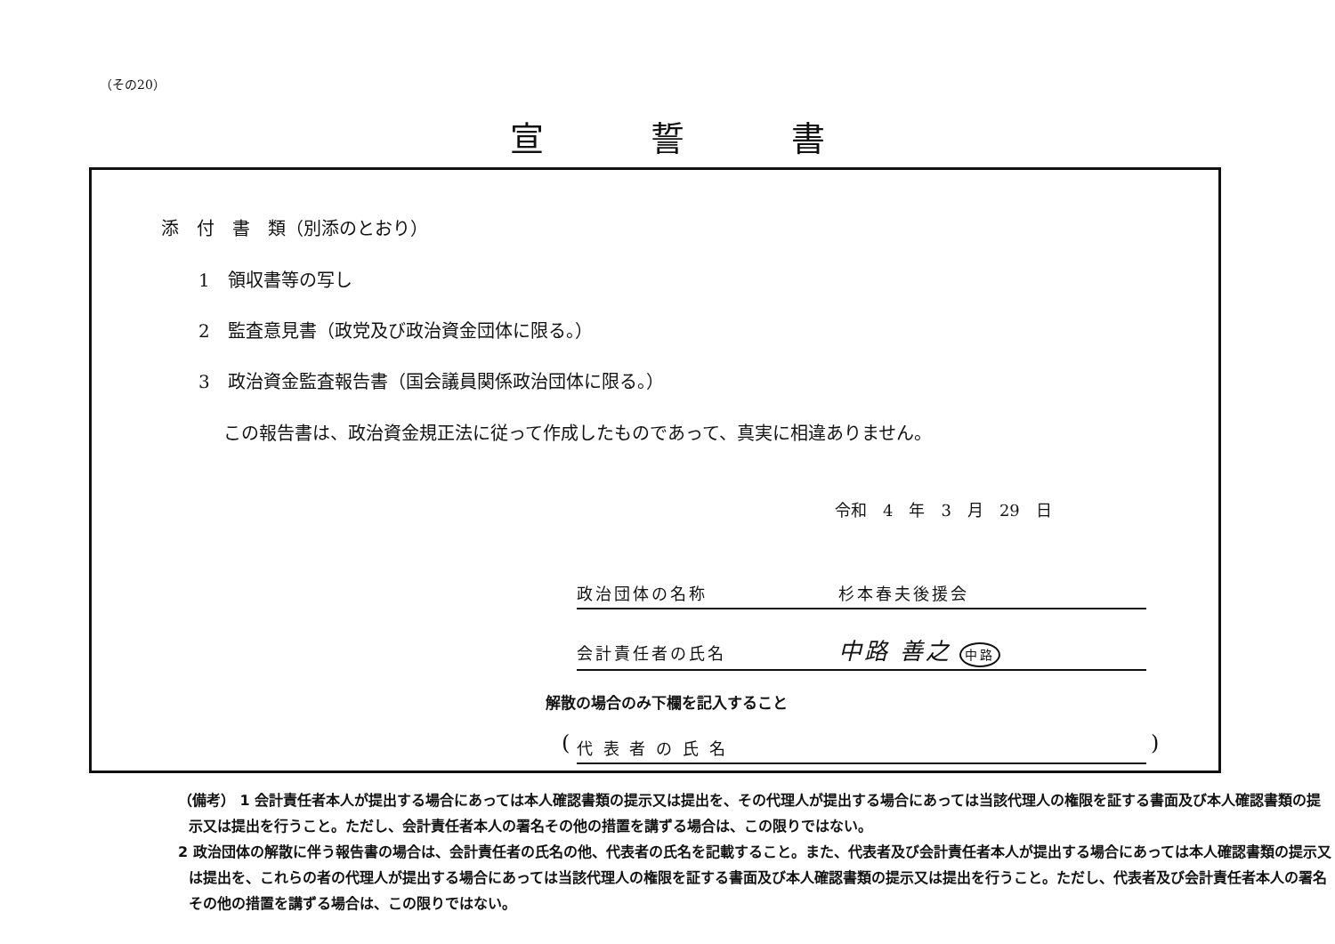（その20）
宣誓書
添　付　書　類（別添のとおり）
1　領収書等の写し
2　監査意見書（政党及び政治資金団体に限る。）
3　政治資金監査報告書（国会議員関係政治団体に限る。）
この報告書は、政治資金規正法に従って作成したものであって、真実に相違ありません。
令和　4　年　3　月　29　日
政治団体の名称　　　　　　　杉本春夫後援会
会計責任者の氏名　　　　　　中路 善之 中路
解散の場合のみ下欄を記入すること
( 代 表 者 の 氏 名 )
（備考） 1 会計責任者本人が提出する場合にあっては本人確認書類の提示又は提出を、その代理人が提出する場合にあっては当該代理人の権限を証する書面及び本人確認書類の提示又は提出を行うこと。ただし、会計責任者本人の署名その他の措置を講ずる場合は、この限りではない。
2 政治団体の解散に伴う報告書の場合は、会計責任者の氏名の他、代表者の氏名を記載すること。また、代表者及び会計責任者本人が提出する場合にあっては本人確認書類の提示又は提出を、これらの者の代理人が提出する場合にあっては当該代理人の権限を証する書面及び本人確認書類の提示又は提出を行うこと。ただし、代表者及び会計責任者本人の署名その他の措置を講ずる場合は、この限りではない。